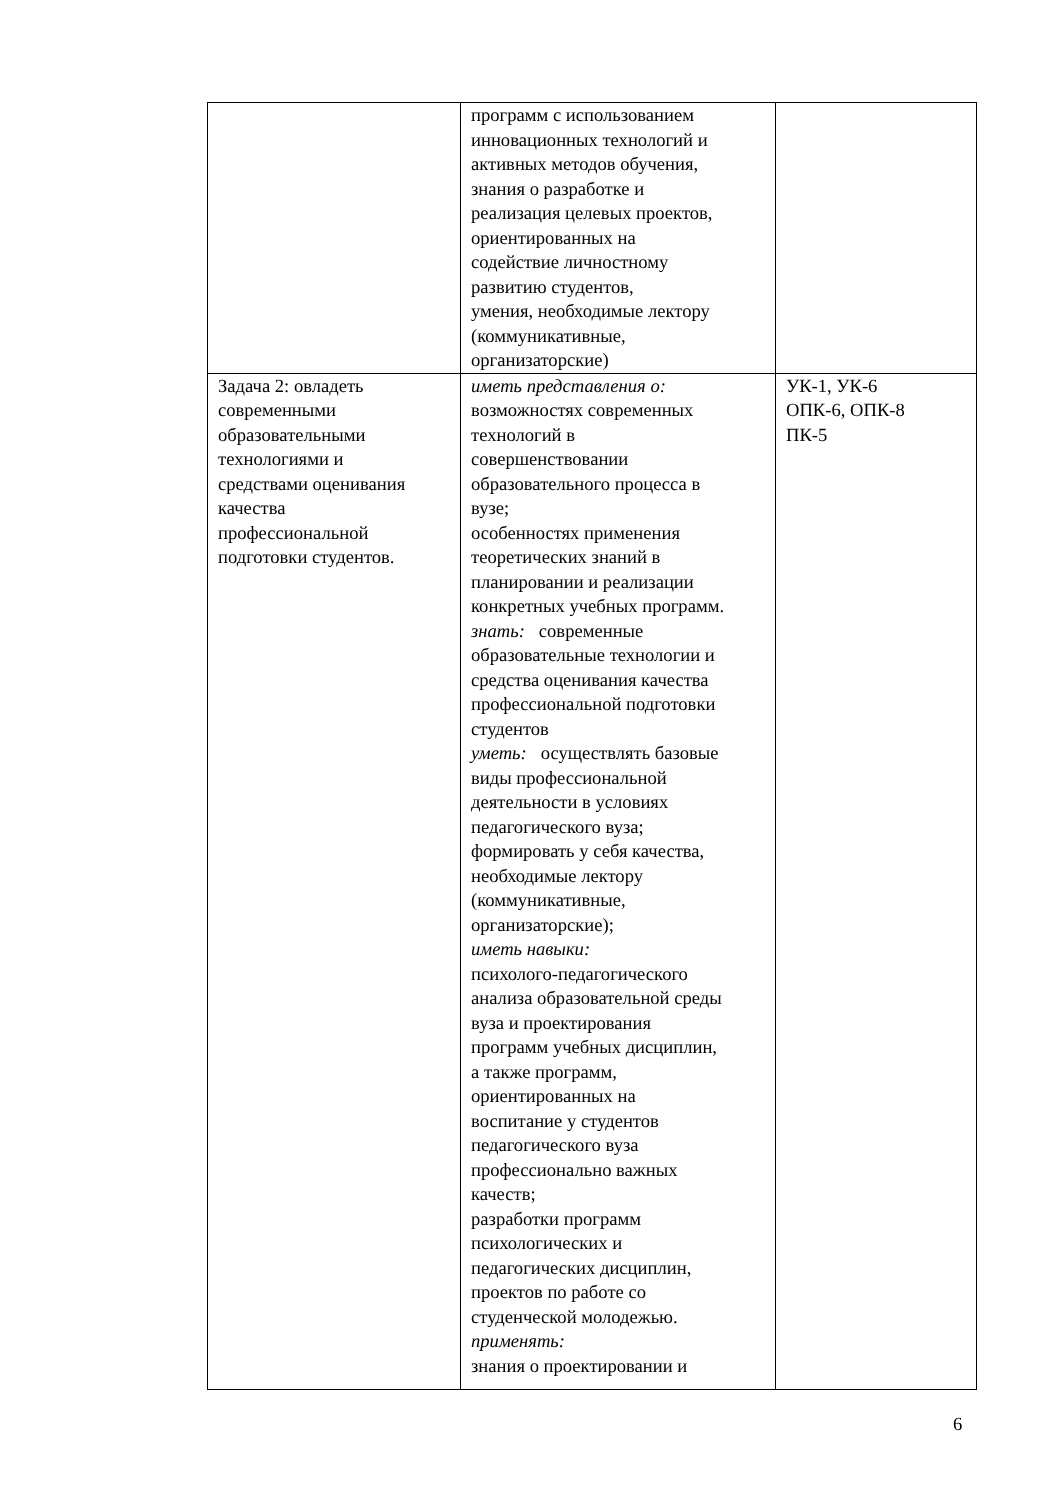| | программ с использованием инновационных технологий и активных методов обучения, знания о разработке и реализация целевых проектов, ориентированных на содействие личностному развитию студентов, умения, необходимые лектору (коммуникативные, организаторские) | |
| Задача 2: овладеть современными образовательными технологиями и средствами оценивания качества профессиональной подготовки студентов. | иметь представления о: возможностях современных технологий в совершенствовании образовательного процесса в вузе; особенностях применения теоретических знаний в планировании и реализации конкретных учебных программ. знать: современные образовательные технологии и средства оценивания качества профессиональной подготовки студентов уметь: осуществлять базовые виды профессиональной деятельности в условиях педагогического вуза; формировать у себя качества, необходимые лектору (коммуникативные, организаторские); иметь навыки: психолого-педагогического анализа образовательной среды вуза и проектирования программ учебных дисциплин, а также программ, ориентированных на воспитание у студентов педагогического вуза профессионально важных качеств; разработки программ психологических и педагогических дисциплин, проектов по работе со студенческой молодежью. применять: знания о проектировании и | УК-1, УК-6 ОПК-6, ОПК-8 ПК-5 |
6